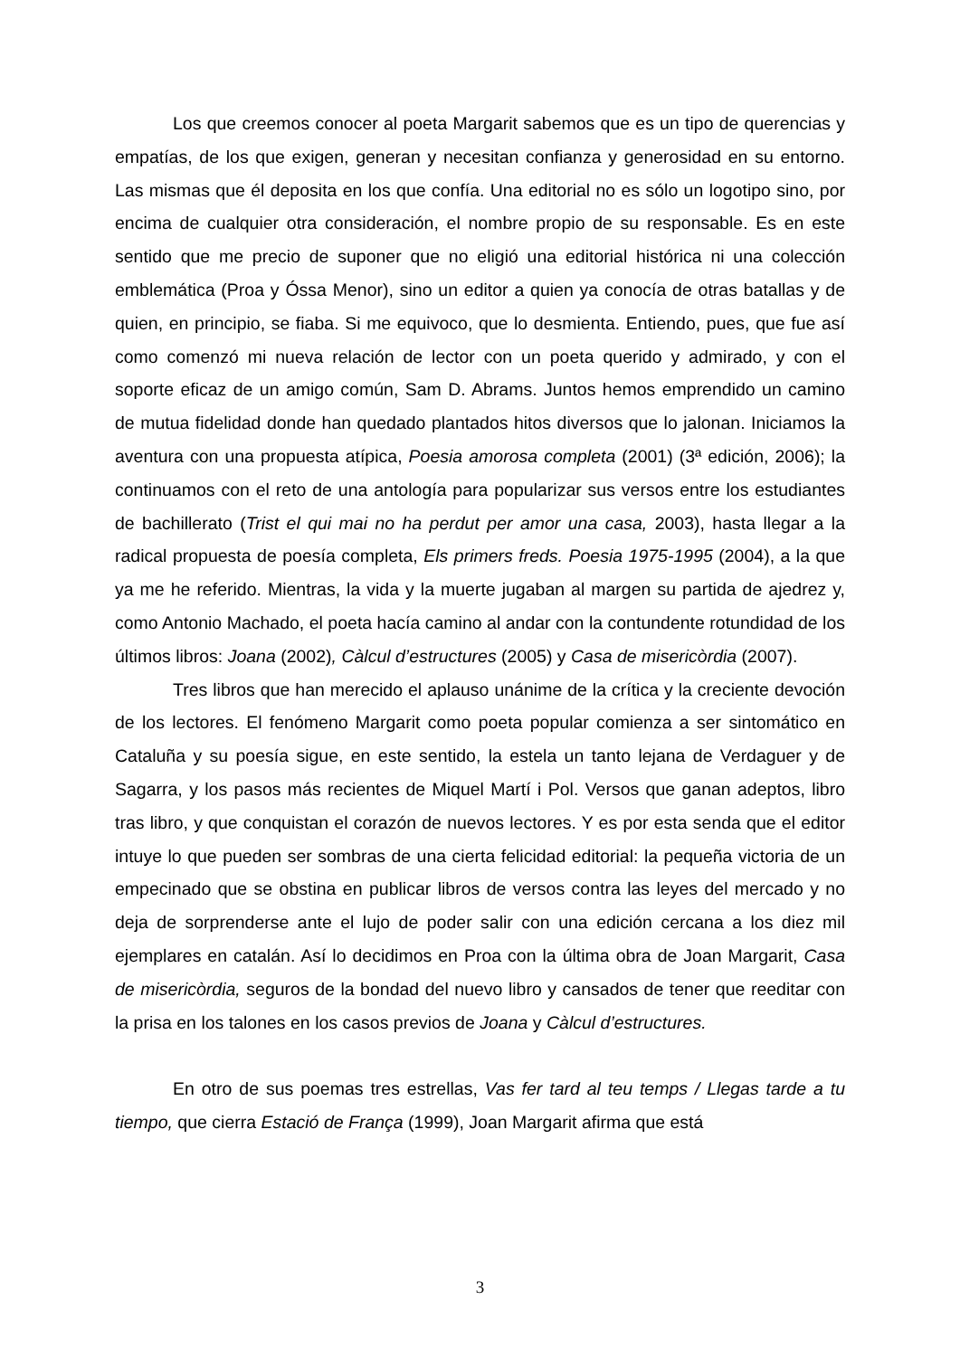Los que creemos conocer al poeta Margarit sabemos que es un tipo de querencias y empatías, de los que exigen, generan y necesitan confianza y generosidad en su entorno. Las mismas que él deposita en los que confía. Una editorial no es sólo un logotipo sino, por encima de cualquier otra consideración, el nombre propio de su responsable. Es en este sentido que me precio de suponer que no eligió una editorial histórica ni una colección emblemática (Proa y Óssa Menor), sino un editor a quien ya conocía de otras batallas y de quien, en principio, se fiaba. Si me equivoco, que lo desmienta. Entiendo, pues, que fue así como comenzó mi nueva relación de lector con un poeta querido y admirado, y con el soporte eficaz de un amigo común, Sam D. Abrams. Juntos hemos emprendido un camino de mutua fidelidad donde han quedado plantados hitos diversos que lo jalonan. Iniciamos la aventura con una propuesta atípica, Poesia amorosa completa (2001) (3ª edición, 2006); la continuamos con el reto de una antología para popularizar sus versos entre los estudiantes de bachillerato (Trist el qui mai no ha perdut per amor una casa, 2003), hasta llegar a la radical propuesta de poesía completa, Els primers freds. Poesia 1975-1995 (2004), a la que ya me he referido. Mientras, la vida y la muerte jugaban al margen su partida de ajedrez y, como Antonio Machado, el poeta hacía camino al andar con la contundente rotundidad de los últimos libros: Joana (2002), Càlcul d’estructures (2005) y Casa de misericòrdia (2007).
Tres libros que han merecido el aplauso unánime de la crítica y la creciente devoción de los lectores. El fenómeno Margarit como poeta popular comienza a ser sintomático en Cataluña y su poesía sigue, en este sentido, la estela un tanto lejana de Verdaguer y de Sagarra, y los pasos más recientes de Miquel Martí i Pol. Versos que ganan adeptos, libro tras libro, y que conquistan el corazón de nuevos lectores. Y es por esta senda que el editor intuye lo que pueden ser sombras de una cierta felicidad editorial: la pequeña victoria de un empecinado que se obstina en publicar libros de versos contra las leyes del mercado y no deja de sorprenderse ante el lujo de poder salir con una edición cercana a los diez mil ejemplares en catalán. Así lo decidimos en Proa con la última obra de Joan Margarit, Casa de misericòrdia, seguros de la bondad del nuevo libro y cansados de tener que reeditar con la prisa en los talones en los casos previos de Joana y Càlcul d’estructures.
En otro de sus poemas tres estrellas, Vas fer tard al teu temps / Llegas tarde a tu tiempo, que cierra Estació de França (1999), Joan Margarit afirma que está
3